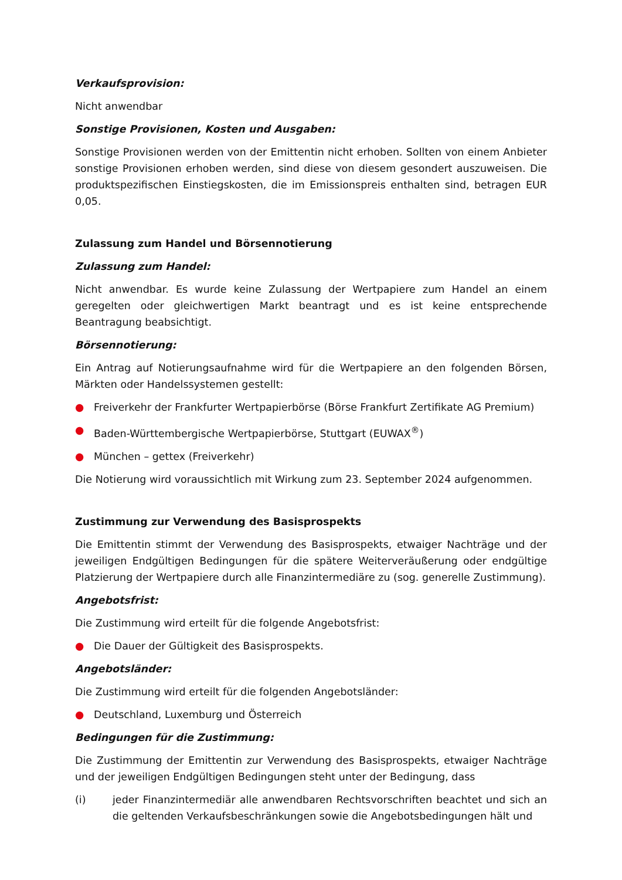Verkaufsprovision:
Nicht anwendbar
Sonstige Provisionen, Kosten und Ausgaben:
Sonstige Provisionen werden von der Emittentin nicht erhoben. Sollten von einem Anbieter sonstige Provisionen erhoben werden, sind diese von diesem gesondert auszuweisen. Die produktspezifischen Einstiegskosten, die im Emissionspreis enthalten sind, betragen EUR 0,05.
Zulassung zum Handel und Börsennotierung
Zulassung zum Handel:
Nicht anwendbar. Es wurde keine Zulassung der Wertpapiere zum Handel an einem geregelten oder gleichwertigen Markt beantragt und es ist keine entsprechende Beantragung beabsichtigt.
Börsennotierung:
Ein Antrag auf Notierungsaufnahme wird für die Wertpapiere an den folgenden Börsen, Märkten oder Handelssystemen gestellt:
● Freiverkehr der Frankfurter Wertpapierbörse (Börse Frankfurt Zertifikate AG Premium)
● Baden-Württembergische Wertpapierbörse, Stuttgart (EUWAX<sup>®</sup>)
● München – gettex (Freiverkehr)
Die Notierung wird voraussichtlich mit Wirkung zum 23. September 2024 aufgenommen.
Zustimmung zur Verwendung des Basisprospekts
Die Emittentin stimmt der Verwendung des Basisprospekts, etwaiger Nachträge und der jeweiligen Endgültigen Bedingungen für die spätere Weiterveräußerung oder endgültige Platzierung der Wertpapiere durch alle Finanzintermediäre zu (sog. generelle Zustimmung).
Angebotsfrist:
Die Zustimmung wird erteilt für die folgende Angebotsfrist:
● Die Dauer der Gültigkeit des Basisprospekts.
Angebotsländer:
Die Zustimmung wird erteilt für die folgenden Angebotsländer:
● Deutschland, Luxemburg und Österreich
Bedingungen für die Zustimmung:
Die Zustimmung der Emittentin zur Verwendung des Basisprospekts, etwaiger Nachträge und der jeweiligen Endgültigen Bedingungen steht unter der Bedingung, dass
(i) jeder Finanzintermediär alle anwendbaren Rechtsvorschriften beachtet und sich an die geltenden Verkaufsbeschränkungen sowie die Angebotsbedingungen hält und